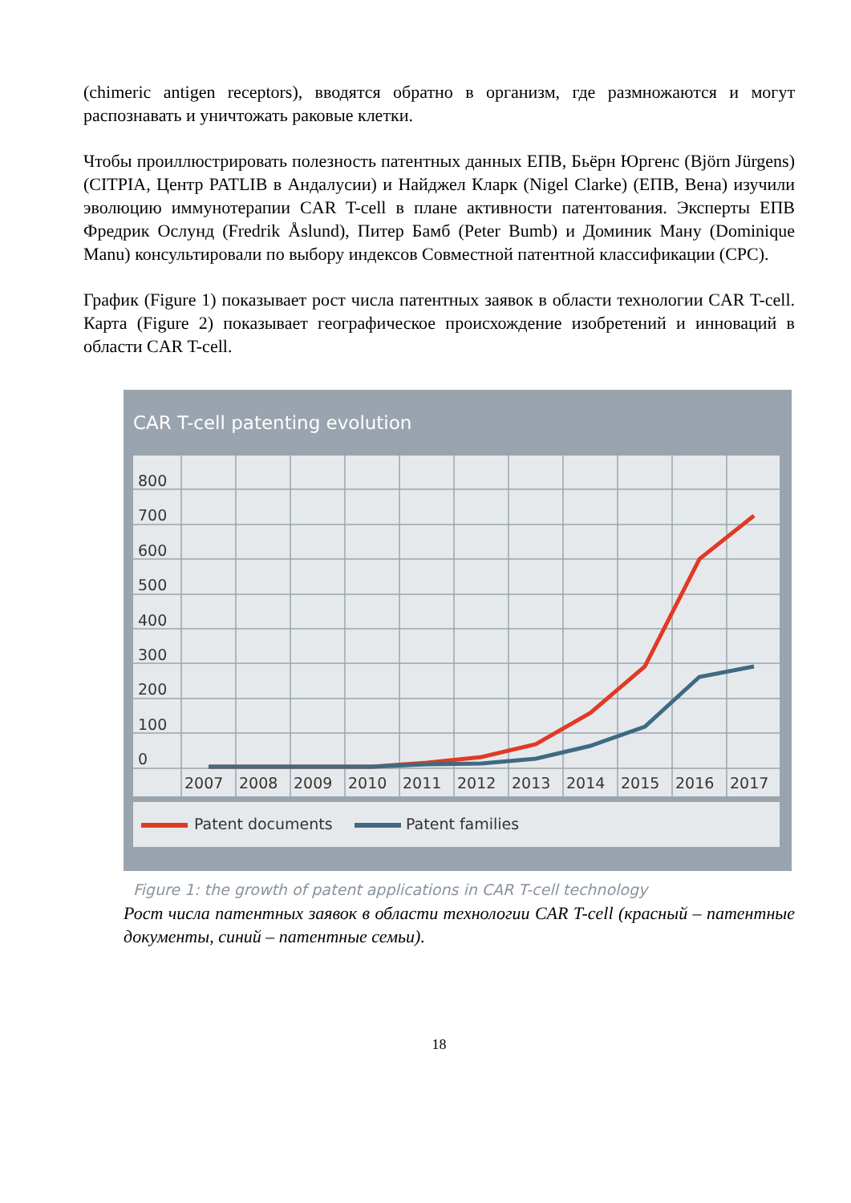(chimeric antigen receptors), вводятся обратно в организм, где размножаются и могут распознавать и уничтожать раковые клетки.
Чтобы проиллюстрировать полезность патентных данных ЕПВ, Бьёрн Юргенс (Björn Jürgens) (CITPIA, Центр PATLIB в Андалусии) и Найджел Кларк (Nigel Clarke) (ЕПВ, Вена) изучили эволюцию иммунотерапии CAR T-cell в плане активности патентования. Эксперты ЕПВ Фредрик Ослунд (Fredrik Åslund), Питер Бамб (Peter Bumb) и Доминик Ману (Dominique Manu) консультировали по выбору индексов Совместной патентной классификации (CPC).
График (Figure 1) показывает рост числа патентных заявок в области технологии CAR T-cell. Карта (Figure 2) показывает географическое происхождение изобретений и инноваций в области CAR T-cell.
CAR T-cell patenting evolution
800
700
600
500
400
300
200
100
0
2007
2008
2009
2010
2011
2012
2013
2014
2015
2016
2017
Patent documents
Patent families
Figure 1: the growth of patent applications in CAR T-cell technology
Рост числа патентных заявок в области технологии CAR T-cell (красный – патентные документы, синий – патентные семьи).
18